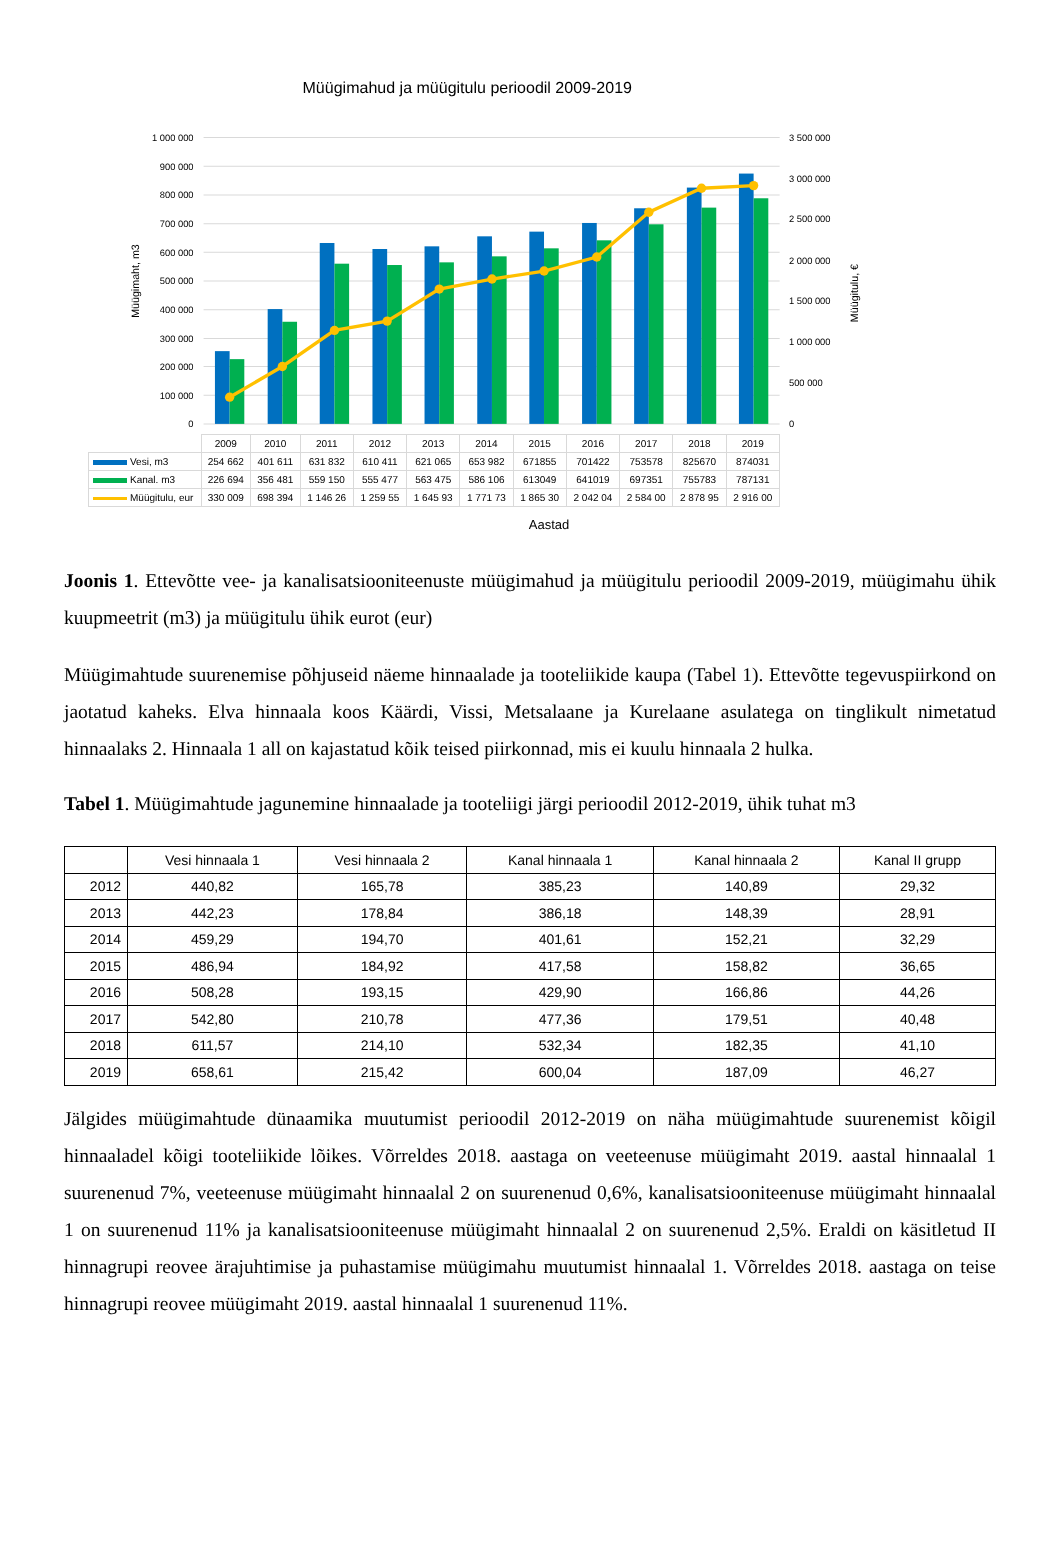Müügimahud ja müügitulu perioodil 2009-2019
1 000 000
900 000
800 000
700 000
600 000
500 000
400 000
300 000
200 000
100 000
0
3 500 000
3 000 000
2 500 000
2 000 000
1 500 000
1 000 000
500 000
0
Müügimaht, m3
Müügitulu, €
| | 2009 | 2010 | 2011 | 2012 | 2013 | 2014 | 2015 | 2016 | 2017 | 2018 | 2019 |
| Vesi, m3 | 254 662 | 401 611 | 631 832 | 610 411 | 621 065 | 653 982 | 671855 | 701422 | 753578 | 825670 | 874031 |
| Kanal. m3 | 226 694 | 356 481 | 559 150 | 555 477 | 563 475 | 586 106 | 613049 | 641019 | 697351 | 755783 | 787131 |
| Müügitulu, eur | 330 009 | 698 394 | 1 146 26 | 1 259 55 | 1 645 93 | 1 771 73 | 1 865 30 | 2 042 04 | 2 584 00 | 2 878 95 | 2 916 00 |
Aastad
Joonis 1. Ettevõtte vee- ja kanalisatsiooniteenuste müügimahud ja müügitulu perioodil 2009-2019, müügimahu ühik kuupmeetrit (m3) ja müügitulu ühik eurot (eur)
Müügimahtude suurenemise põhjuseid näeme hinnaalade ja tooteliikide kaupa (Tabel 1). Ettevõtte tegevuspiirkond on jaotatud kaheks. Elva hinnaala koos Käärdi, Vissi, Metsalaane ja Kurelaane asulatega on tinglikult nimetatud hinnaalaks 2. Hinnaala 1 all on kajastatud kõik teised piirkonnad, mis ei kuulu hinnaala 2 hulka.
Tabel 1. Müügimahtude jagunemine hinnaalade ja tooteliigi järgi perioodil 2012-2019, ühik tuhat m3
| | Vesi hinnaala 1 | Vesi hinnaala 2 | Kanal hinnaala 1 | Kanal hinnaala 2 | Kanal II grupp |
| --- | --- | --- | --- | --- | --- |
| 2012 | 440,82 | 165,78 | 385,23 | 140,89 | 29,32 |
| 2013 | 442,23 | 178,84 | 386,18 | 148,39 | 28,91 |
| 2014 | 459,29 | 194,70 | 401,61 | 152,21 | 32,29 |
| 2015 | 486,94 | 184,92 | 417,58 | 158,82 | 36,65 |
| 2016 | 508,28 | 193,15 | 429,90 | 166,86 | 44,26 |
| 2017 | 542,80 | 210,78 | 477,36 | 179,51 | 40,48 |
| 2018 | 611,57 | 214,10 | 532,34 | 182,35 | 41,10 |
| 2019 | 658,61 | 215,42 | 600,04 | 187,09 | 46,27 |
Jälgides müügimahtude dünaamika muutumist perioodil 2012-2019 on näha müügimahtude suurenemist kõigil hinnaaladel kõigi tooteliikide lõikes. Võrreldes 2018. aastaga on veeteenuse müügimaht 2019. aastal hinnaalal 1 suurenenud 7%, veeteenuse müügimaht hinnaalal 2 on suurenenud 0,6%, kanalisatsiooniteenuse müügimaht hinnaalal 1 on suurenenud 11% ja kanalisatsiooniteenuse müügimaht hinnaalal 2 on suurenenud 2,5%. Eraldi on käsitletud II hinnagrupi reovee ärajuhtimise ja puhastamise müügimahu muutumist hinnaalal 1. Võrreldes 2018. aastaga on teise hinnagrupi reovee müügimaht 2019. aastal hinnaalal 1 suurenenud 11%.